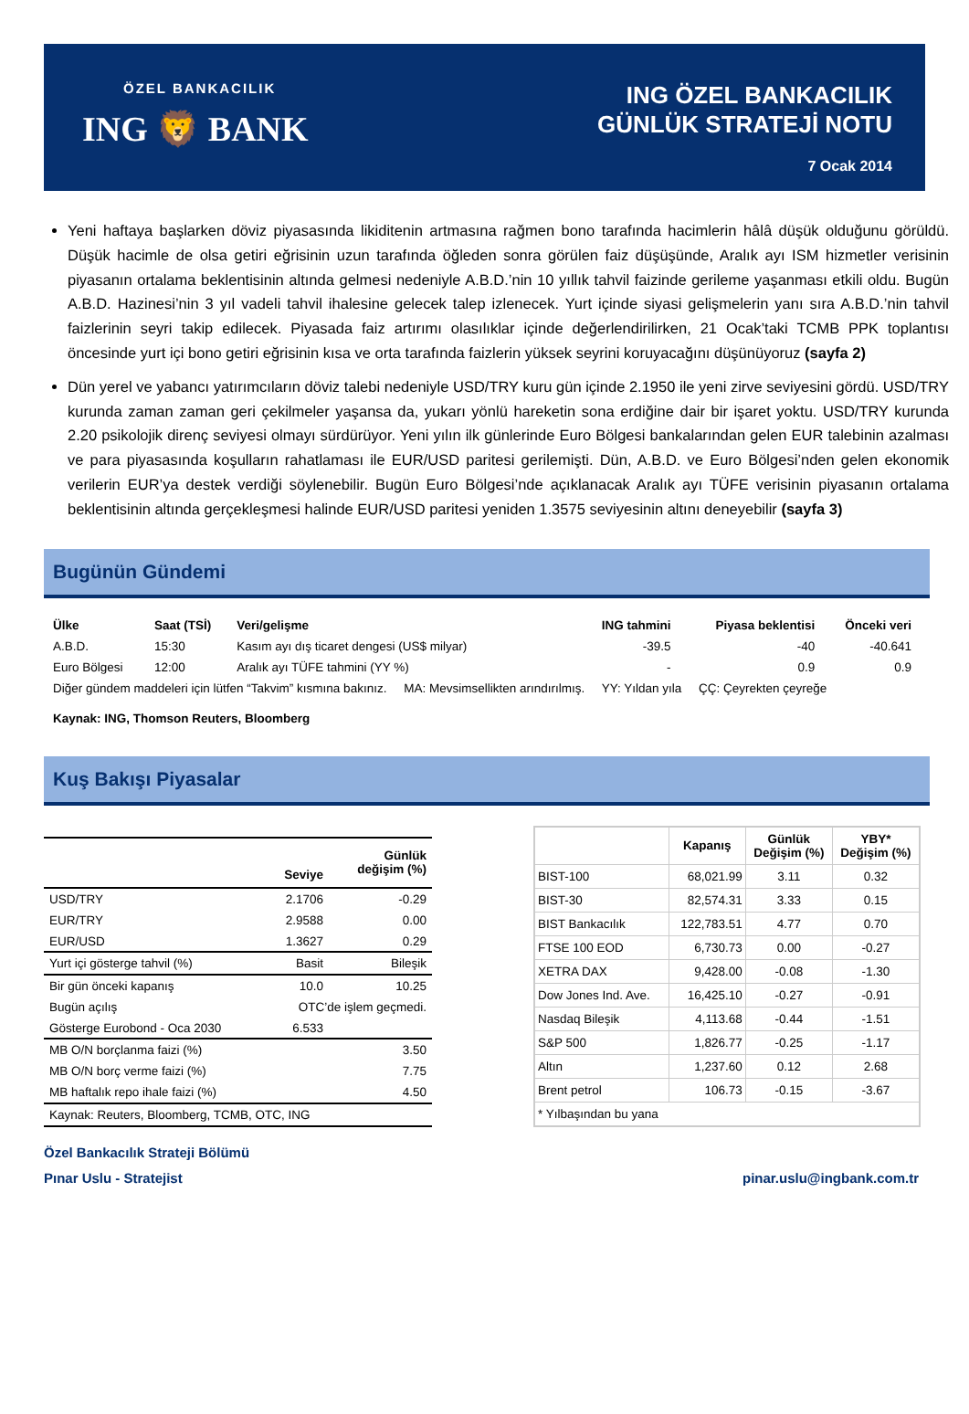ÖZEL BANKACILIK
ING 🦁 BANK
ING ÖZEL BANKACILIK
GÜNLÜK STRATEJİ NOTU
7 Ocak 2014
Yeni haftaya başlarken döviz piyasasında likiditenin artmasına rağmen bono tarafında hacimlerin hâlâ düşük olduğunu görüldü. Düşük hacimle de olsa getiri eğrisinin uzun tarafında öğleden sonra görülen faiz düşüşünde, Aralık ayı ISM hizmetler verisinin piyasanın ortalama beklentisinin altında gelmesi nedeniyle A.B.D.’nin 10 yıllık tahvil faizinde gerileme yaşanması etkili oldu. Bugün A.B.D. Hazinesi’nin 3 yıl vadeli tahvil ihalesine gelecek talep izlenecek. Yurt içinde siyasi gelişmelerin yanı sıra A.B.D.’nin tahvil faizlerinin seyri takip edilecek. Piyasada faiz artırımı olasılıklar içinde değerlendirilirken, 21 Ocak’taki TCMB PPK toplantısı öncesinde yurt içi bono getiri eğrisinin kısa ve orta tarafında faizlerin yüksek seyrini koruyacağını düşünüyoruz (sayfa 2)
Dün yerel ve yabancı yatırımcıların döviz talebi nedeniyle USD/TRY kuru gün içinde 2.1950 ile yeni zirve seviyesini gördü. USD/TRY kurunda zaman zaman geri çekilmeler yaşansa da, yukarı yönlü hareketin sona erdiğine dair bir işaret yoktu. USD/TRY kurunda 2.20 psikolojik direnç seviyesi olmayı sürdürüyor. Yeni yılın ilk günlerinde Euro Bölgesi bankalarından gelen EUR talebinin azalması ve para piyasasında koşulların rahatlaması ile EUR/USD paritesi gerilemişti. Dün, A.B.D. ve Euro Bölgesi’nden gelen ekonomik verilerin EUR’ya destek verdiği söylenebilir. Bugün Euro Bölgesi’nde açıklanacak Aralık ayı TÜFE verisinin piyasanın ortalama beklentisinin altında gerçekleşmesi halinde EUR/USD paritesi yeniden 1.3575 seviyesinin altını deneyebilir (sayfa 3)
Bugünün Gündemi
| Ülke | Saat (TSİ) | Veri/gelişme | ING tahmini | Piyasa beklentisi | Önceki veri |
| --- | --- | --- | --- | --- | --- |
| A.B.D. | 15:30 | Kasım ayı dış ticaret dengesi (US$ milyar) | -39.5 | -40 | -40.641 |
| Euro Bölgesi | 12:00 | Aralık ayı TÜFE tahmini (YY %) | - | 0.9 | 0.9 |
| Diğer gündem maddeleri için lütfen “Takvim” kısmına bakınız. MA: Mevsimsellikten arındırılmış. YY: Yıldan yıla ÇÇ: Çeyrekten çeyreğe | | | | | |
| Kaynak: ING, Thomson Reuters, Bloomberg | | | | | |
Kuş Bakışı Piyasalar
| | Seviye | Günlük değişim (%) |
| --- | --- | --- |
| USD/TRY | 2.1706 | -0.29 |
| EUR/TRY | 2.9588 | 0.00 |
| EUR/USD | 1.3627 | 0.29 |
| Yurt içi gösterge tahvil (%) | Basit | Bileşik |
| Bir gün önceki kapanış | 10.0 | 10.25 |
| Bugün açılış | OTC’de işlem geçmedi. | |
| Gösterge Eurobond - Oca 2030 | 6.533 | |
| MB O/N borçlanma faizi (%) | | 3.50 |
| MB O/N borç verme faizi (%) | | 7.75 |
| MB haftalık repo ihale faizi (%) | | 4.50 |
| Kaynak: Reuters, Bloomberg, TCMB, OTC, ING | | |
| | Kapanış | Günlük Değişim (%) | YBY* Değişim (%) |
| --- | --- | --- | --- |
| BIST-100 | 68,021.99 | 3.11 | 0.32 |
| BIST-30 | 82,574.31 | 3.33 | 0.15 |
| BIST Bankacılık | 122,783.51 | 4.77 | 0.70 |
| FTSE 100 EOD | 6,730.73 | 0.00 | -0.27 |
| XETRA DAX | 9,428.00 | -0.08 | -1.30 |
| Dow Jones Ind. Ave. | 16,425.10 | -0.27 | -0.91 |
| Nasdaq Bileşik | 4,113.68 | -0.44 | -1.51 |
| S&P 500 | 1,826.77 | -0.25 | -1.17 |
| Altın | 1,237.60 | 0.12 | 2.68 |
| Brent petrol | 106.73 | -0.15 | -3.67 |
| * Yılbaşından bu yana | | | |
Özel Bankacılık Strateji Bölümü
Pınar Uslu - Stratejist pinar.uslu@ingbank.com.tr